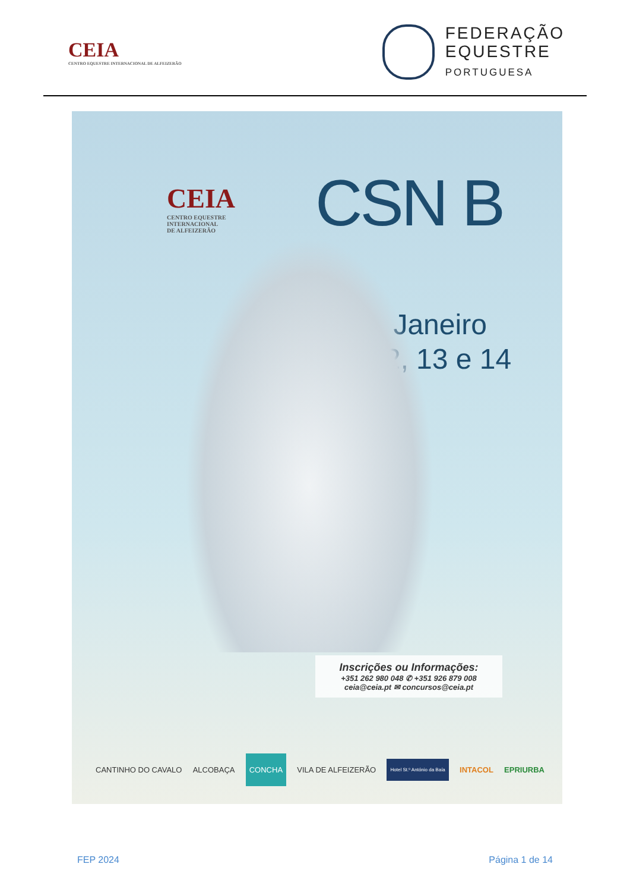CEIA
CENTRO EQUESTRE INTERNACIONAL DE ALFEIZERÃO
FEDERAÇÃO
EQUESTRE
PORTUGUESA
CEIA
CENTRO EQUESTRE
INTERNACIONAL
DE ALFEIZERÃO
CSN B
Janeiro
12, 13 e 14
Inscrições ou Informações:
+351 262 980 048 ✆ +351 926 879 008
ceia@ceia.pt ✉ concursos@ceia.pt
CANTINHO DO CAVALO ALCOBAÇA CONCHA VILA DE ALFEIZERÃO Hotel St.º António da Baía INTACOL EPRIURBA
FEP 2024 Página 1 de 14